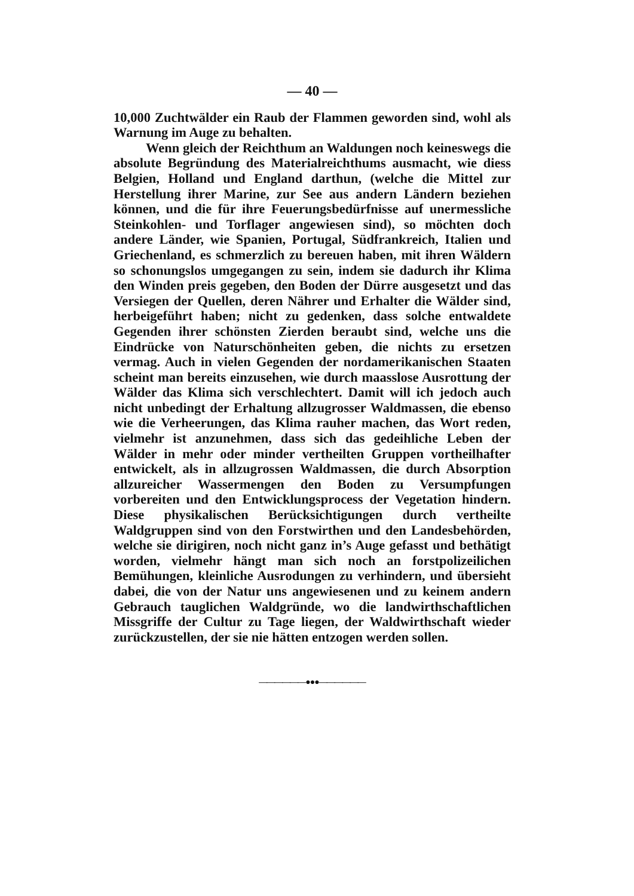— 40 —
10,000 Zuchtwälder ein Raub der Flammen geworden sind, wohl als Warnung im Auge zu behalten.
Wenn gleich der Reichthum an Waldungen noch keineswegs die absolute Begründung des Materialreichthums ausmacht, wie diess Belgien, Holland und England darthun, (welche die Mittel zur Herstellung ihrer Marine, zur See aus andern Ländern beziehen können, und die für ihre Feuerungsbedürfnisse auf unermessliche Steinkohlen- und Torflager angewiesen sind), so möchten doch andere Länder, wie Spanien, Portugal, Südfrankreich, Italien und Griechenland, es schmerzlich zu bereuen haben, mit ihren Wäldern so schonungslos umgegangen zu sein, indem sie dadurch ihr Klima den Winden preis gegeben, den Boden der Dürre ausgesetzt und das Versiegen der Quellen, deren Nährer und Erhalter die Wälder sind, herbeigeführt haben; nicht zu gedenken, dass solche entwaldete Gegenden ihrer schönsten Zierden beraubt sind, welche uns die Eindrücke von Naturschönheiten geben, die nichts zu ersetzen vermag. Auch in vielen Gegenden der nordamerikanischen Staaten scheint man bereits einzusehen, wie durch maasslose Ausrottung der Wälder das Klima sich verschlechtert. Damit will ich jedoch auch nicht unbedingt der Erhaltung allzugrosser Waldmassen, die ebenso wie die Verheerungen, das Klima rauher machen, das Wort reden, vielmehr ist anzunehmen, dass sich das gedeihliche Leben der Wälder in mehr oder minder vertheilten Gruppen vortheilhafter entwickelt, als in allzugrossen Waldmassen, die durch Absorption allzureicher Wassermengen den Boden zu Versumpfungen vorbereiten und den Entwicklungsprocess der Vegetation hindern. Diese physikalischen Berücksichtigungen durch vertheilte Waldgruppen sind von den Forstwirthen und den Landesbehörden, welche sie dirigiren, noch nicht ganz in’s Auge gefasst und bethätigt worden, vielmehr hängt man sich noch an forstpolizeilichen Bemühungen, kleinliche Ausrodungen zu verhindern, und übersieht dabei, die von der Natur uns angewiesenen und zu keinem andern Gebrauch tauglichen Waldgründe, wo die landwirthschaftlichen Missgriffe der Cultur zu Tage liegen, der Waldwirthschaft wieder zurückzustellen, der sie nie hätten entzogen werden sollen.
——————●●●——————